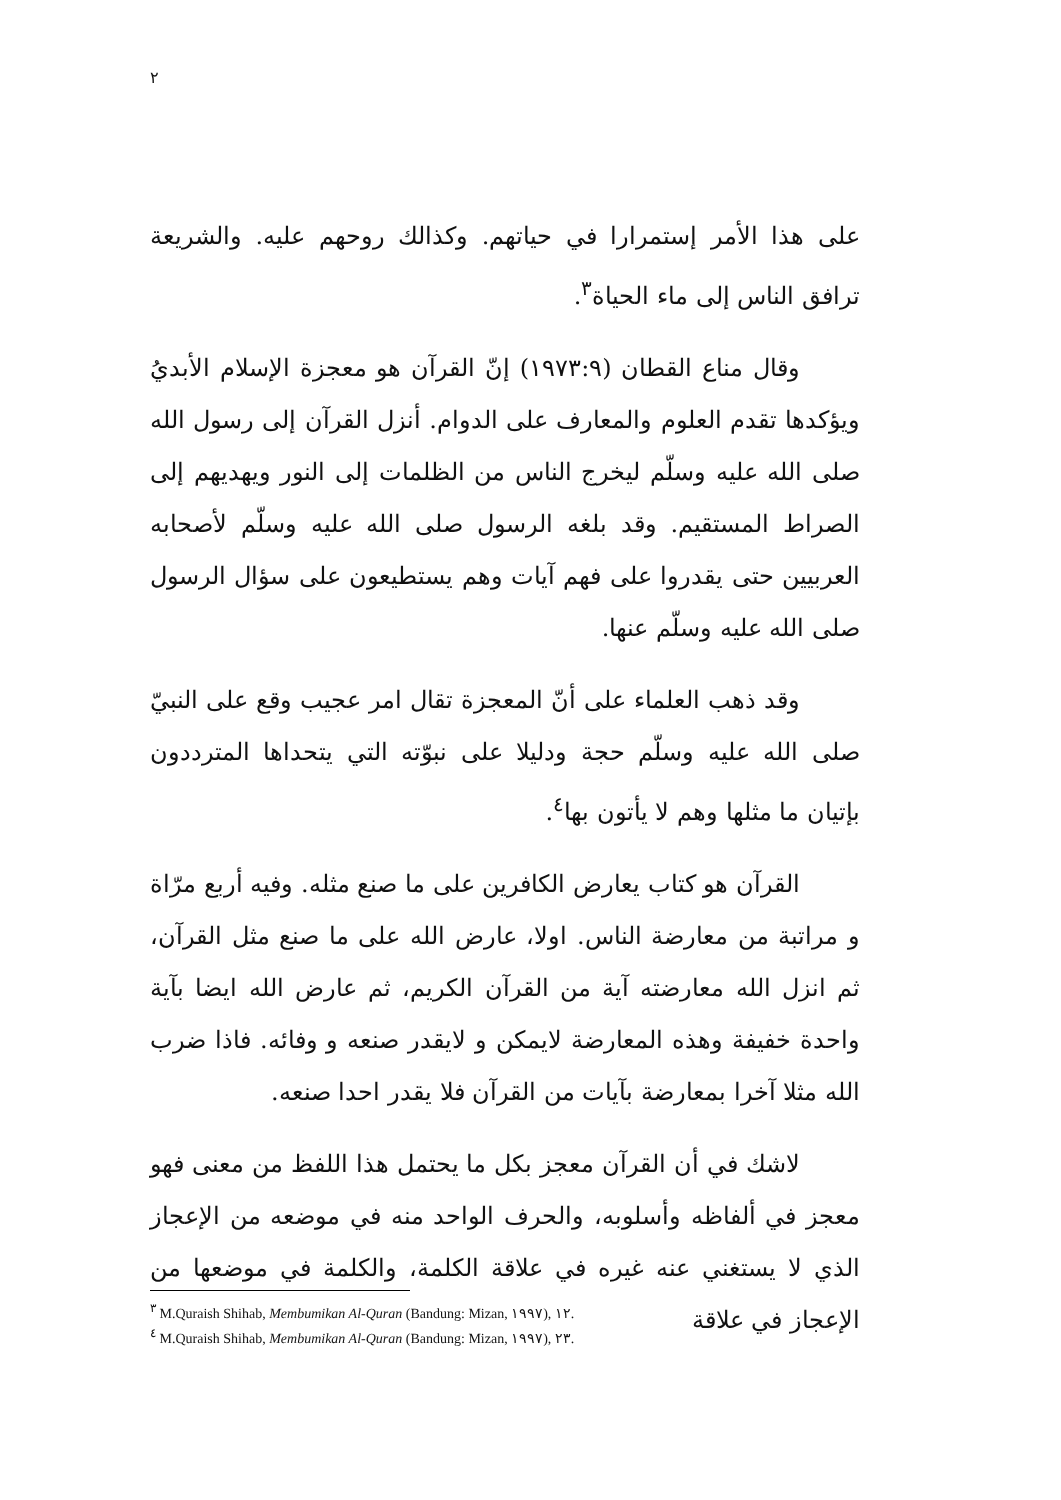٢
على هذا الأمر إستمرارا في حياتهم. وكذالك روحهم عليه. والشريعة ترافق الناس إلى ماء الحياة<sup>٣</sup>.
وقال مناع القطان (١٩٧٣:٩) إنّ القرآن هو معجزة الإسلام الأبديُ ويؤكدها تقدم العلوم والمعارف على الدوام. أنزل القرآن إلى رسول الله صلى الله عليه وسلّم ليخرج الناس من الظلمات إلى النور ويهديهم إلى الصراط المستقيم. وقد بلغه الرسول صلى الله عليه وسلّم لأصحابه العربيين حتى يقدروا على فهم آيات وهم يستطيعون على سؤال الرسول صلى الله عليه وسلّم عنها.
وقد ذهب العلماء على أنّ المعجزة تقال امر عجيب وقع على النبيّ صلى الله عليه وسلّم حجة ودليلا على نبوّته التي يتحداها المترددون بإتيان ما مثلها وهم لا يأتون بها<sup>٤</sup>.
القرآن هو كتاب يعارض الكافرين على ما صنع مثله. وفيه أربع مرّاة و مراتبة من معارضة الناس. اولا، عارض الله على ما صنع مثل القرآن، ثم انزل الله معارضته آية من القرآن الكريم، ثم عارض الله ايضا بآية واحدة خفيفة وهذه المعارضة لايمكن و لايقدر صنعه و وفائه. فاذا ضرب الله مثلا آخرا بمعارضة بآيات من القرآن فلا يقدر احدا صنعه.
لاشك في أن القرآن معجز بكل ما يحتمل هذا اللفظ من معنى فهو معجز في ألفاظه وأسلوبه، والحرف الواحد منه في موضعه من الإعجاز الذي لا يستغني عنه غيره في علاقة الكلمة، والكلمة في موضعها من الإعجاز في علاقة
<sup>٣</sup> M.Quraish Shihab, Membumikan Al-Quran (Bandung: Mizan, ١٩٩٧), ١٢.
<sup>٤</sup> M.Quraish Shihab, Membumikan Al-Quran (Bandung: Mizan, ١٩٩٧), ٢٣.